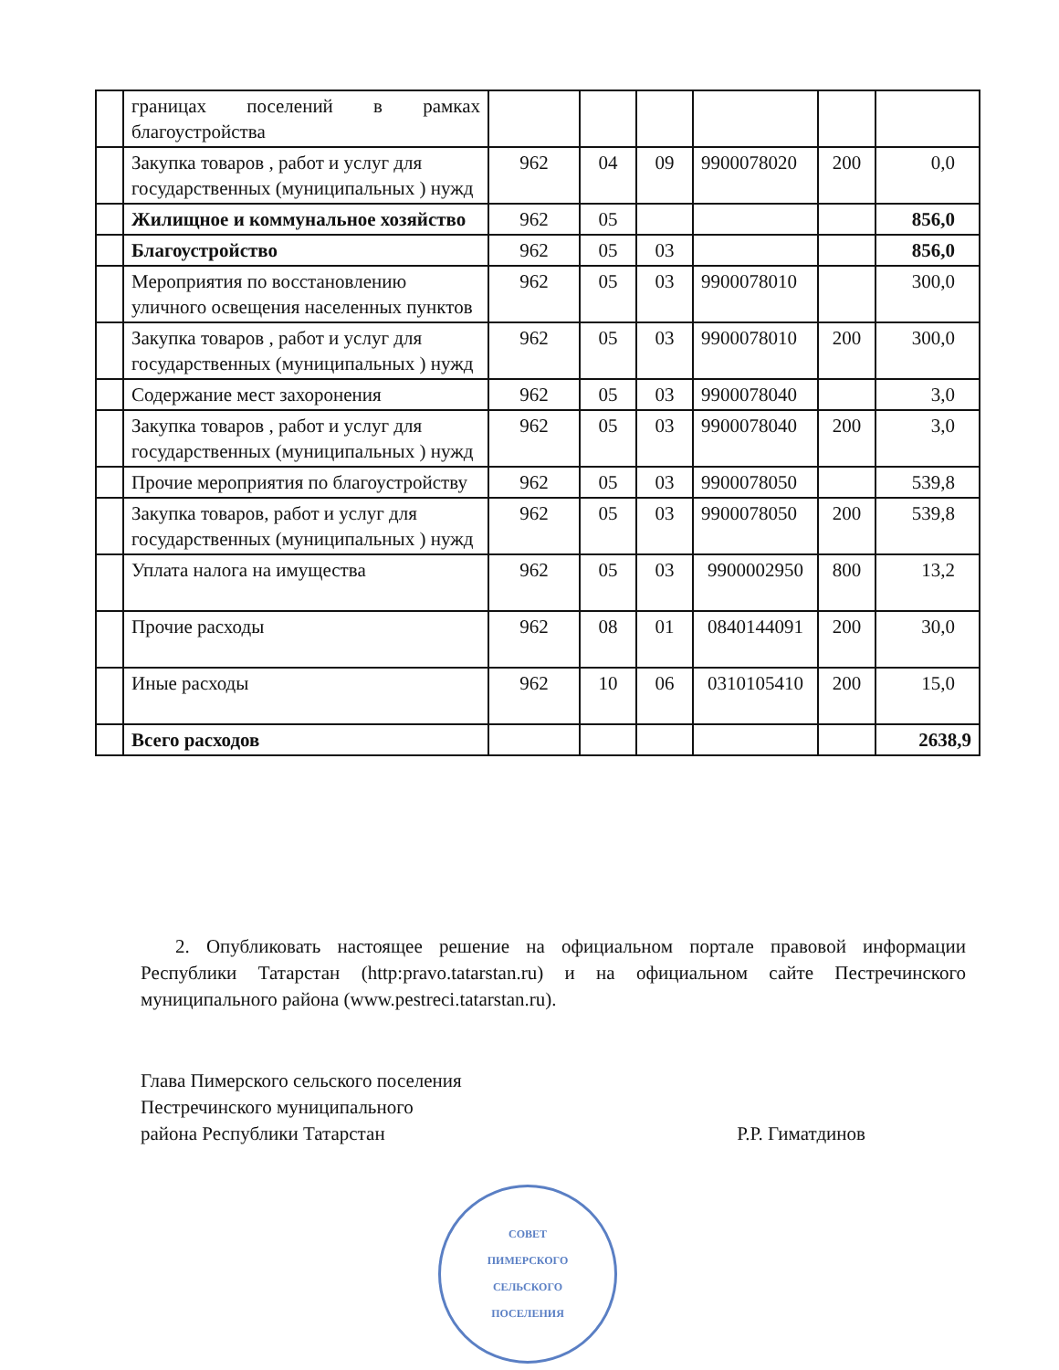| | границах поселений в рамках благоустройства | | | | | | |
| | Закупка товаров , работ и услуг для государственных (муниципальных ) нужд | 962 | 04 | 09 | 9900078020 | 200 | 0,0 |
| | Жилищное и коммунальное хозяйство | 962 | 05 | | | | 856,0 |
| | Благоустройство | 962 | 05 | 03 | | | 856,0 |
| | Мероприятия по восстановлению уличного освещения населенных пунктов | 962 | 05 | 03 | 9900078010 | | 300,0 |
| | Закупка товаров , работ и услуг для государственных (муниципальных ) нужд | 962 | 05 | 03 | 9900078010 | 200 | 300,0 |
| | Содержание мест захоронения | 962 | 05 | 03 | 9900078040 | | 3,0 |
| | Закупка товаров , работ и услуг для государственных (муниципальных ) нужд | 962 | 05 | 03 | 9900078040 | 200 | 3,0 |
| | Прочие мероприятия по благоустройству | 962 | 05 | 03 | 9900078050 | | 539,8 |
| | Закупка товаров, работ и услуг для государственных (муниципальных ) нужд | 962 | 05 | 03 | 9900078050 | 200 | 539,8 |
| | Уплата налога на имущества | 962 | 05 | 03 | 9900002950 | 800 | 13,2 |
| | Прочие расходы | 962 | 08 | 01 | 0840144091 | 200 | 30,0 |
| | Иные расходы | 962 | 10 | 06 | 0310105410 | 200 | 15,0 |
| | Всего расходов | | | | | | 2638,9 |
2. Опубликовать настоящее решение на официальном портале правовой информации Республики Татарстан (http:pravo.tatarstan.ru) и на официальном сайте Пестречинского муниципального района (www.pestreci.tatarstan.ru).
Глава Пимерского сельского поселения
Пестречинского муниципального
района Республики Татарстан
Р.Р. Гиматдинов
СОВЕТ
ПИМЕРСКОГО
СЕЛЬСКОГО
ПОСЕЛЕНИЯ